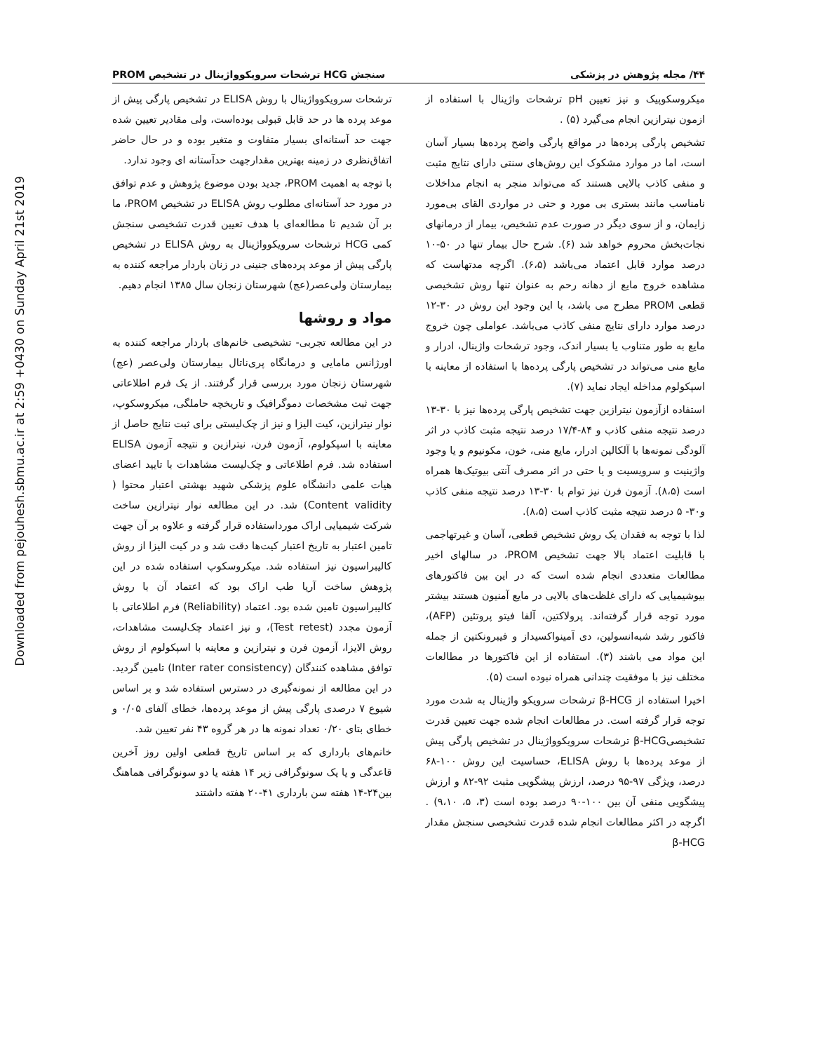Downloaded from pejouhesh.sbmu.ac.ir at 2:59 +0430 on Sunday April 21st 2019
۴۴/ مجله پژوهش در پزشکی سنجش HCG ترشحات سرویکوواژینال در تشخیص PROM
میکروسکوپیک و نیز تعیین pH ترشحات واژینال با استفاده از ازمون نیترازین انجام می‌گیرد (۵) .
تشخیص پارگی پرده‌ها در مواقع پارگی واضح پرده‌ها بسیار آسان است، اما در موارد مشکوک این روش‌های سنتی دارای نتایج مثبت و منفی کاذب بالایی هستند که می‌تواند منجر به انجام مداخلات نامناسب مانند بستری بی مورد و حتی در مواردی القای بی‌مورد زایمان، و از سوی دیگر در صورت عدم تشخیص، بیمار از درمانهای نجات‌بخش محروم خواهد شد (۶). شرح حال بیمار تنها در ۵۰-۱۰ درصد موارد قابل اعتماد می‌باشد (۶،۵). اگرچه مدتهاست که مشاهده خروج مایع از دهانه رحم به عنوان تنها روش تشخیصی قطعی PROM مطرح می باشد، با این وجود این روش در ۳۰-۱۲ درصد موارد دارای نتایج منفی کاذب می‌باشد. عواملی چون خروج مایع به طور متناوب یا بسیار اندک، وجود ترشحات واژینال، ادرار و مایع منی می‌تواند در تشخیص پارگی پرده‌ها با استفاده از معاینه با اسپکولوم مداخله ایجاد نماید (۷).
استفاده ازآزمون نیترازین جهت تشخیص پارگی پرده‌ها نیز با ۳۰-۱۳ درصد نتیجه منفی کاذب و ۸۴-۱۷/۴ درصد نتیجه مثبت کاذب در اثر آلودگی نمونه‌ها با آلکالین ادرار، مایع منی، خون، مکونیوم و یا وجود واژینیت و سرویسیت و یا حتی در اثر مصرف آنتی بیوتیک‌ها همراه است (۸،۵). آزمون فرن نیز توام با ۳۰-۱۳ درصد نتیجه منفی کاذب و۳۰- ۵ درصد نتیجه مثبت کاذب است (۸،۵).
لذا با توجه به فقدان یک روش تشخیص قطعی، آسان و غیرتهاجمی با قابلیت اعتماد بالا جهت تشخیص PROM، در سالهای اخیر مطالعات متعددی انجام شده است که در این بین فاکتورهای بیوشیمیایی که دارای غلظت‌های بالایی در مایع آمنیون هستند بیشتر مورد توجه قرار گرفته‌اند. پرولاکتین، آلفا فیتو پروتئین (AFP)، فاکتور رشد شبه‌انسولین، دی آمینواکسیداز و فیبرونکتین از جمله این مواد می باشند (۳). استفاده از این فاکتورها در مطالعات مختلف نیز با موفقیت چندانی همراه نبوده است (۵).
اخیرا استفاده از β-HCG ترشحات سرویکو واژینال به شدت مورد توجه قرار گرفته است. در مطالعات انجام شده جهت تعیین قدرت تشخیصیβ-HCG ترشحات سرویکوواژینال در تشخیص پارگی پیش از موعد پرده‌ها با روش ELISA، حساسیت این روش ۱۰۰-۶۸ درصد، ویژگی ۹۷-۹۵ درصد، ارزش پیشگویی مثبت ۹۲-۸۲ و ارزش پیشگویی منفی آن بین ۱۰۰-۹۰ درصد بوده است (۳، ۵، ۹،۱۰) . اگرچه در اکثر مطالعات انجام شده قدرت تشخیصی سنجش مقدار β-HCG
ترشحات سرویکوواژینال با روش ELISA در تشخیص پارگی پیش از موعد پرده ها در حد قابل قبولی بوده‌است، ولی مقادیر تعیین شده جهت حد آستانه‌ای بسیار متفاوت و متغیر بوده و در حال حاضر اتفاق‌نظری در زمینه بهترین مقدارجهت حدآستانه ای وجود ندارد.
با توجه به اهمیت PROM، جدید بودن موضوع پژوهش و عدم توافق در مورد حد آستانه‌ای مطلوب روش ELISA در تشخیص PROM، ما بر آن شدیم تا مطالعه‌ای با هدف تعیین قدرت تشخیصی سنجش کمی HCG ترشحات سرویکوواژینال به روش ELISA در تشخیص پارگی پیش از موعد پرده‌های جنینی در زنان باردار مراجعه کننده به بیمارستان ولی‌عصر(عج) شهرستان زنجان سال ۱۳۸۵ انجام دهیم.
مواد و روشها
در این مطالعه تجربی- تشخیصی خانم‌های باردار مراجعه کننده به اورژانس مامایی و درمانگاه پری‌ناتال بیمارستان ولی‌عصر (عج) شهرستان زنجان مورد بررسی قرار گرفتند. از یک فرم اطلاعاتی جهت ثبت مشخصات دموگرافیک و تاریخچه حاملگی، میکروسکوپ، نوار نیترازین، کیت الیزا و نیز از چک‌لیستی برای ثبت نتایج حاصل از معاینه با اسپکولوم، آزمون فرن، نیترازین و نتیجه آزمون ELISA استفاده شد. فرم اطلاعاتی و چک‌لیست مشاهدات با تایید اعضای هیات علمی دانشگاه علوم پزشکی شهید بهشتی اعتبار محتوا ( Content validity) شد. در این مطالعه نوار نیترازین ساخت شرکت شیمیایی اراک مورداستفاده قرار گرفته و علاوه بر آن جهت تامین اعتبار به تاریخ اعتبار کیت‌ها دقت شد و در کیت الیزا از روش کالیبراسیون نیز استفاده شد. میکروسکوپ استفاده شده در این پژوهش ساخت آریا طب اراک بود که اعتماد آن با روش کالیبراسیون تامین شده بود. اعتماد (Reliability) فرم اطلاعاتی با آزمون مجدد (Test retest)، و نیز اعتماد چک‌لیست مشاهدات، روش الایزا، آزمون فرن و نیترازین و معاینه با اسپکولوم از روش توافق مشاهده کنندگان (Inter rater consistency) تامین گردید. در این مطالعه از نمونه‌گیری در دسترس استفاده شد و بر اساس شیوع ۷ درصدی پارگی پیش از موعد پرده‌ها، خطای آلفای ۰/۰۵ و خطای بتای ۰/۲۰ تعداد نمونه ها در هر گروه ۴۳ نفر تعیین شد.
خانم‌های بارداری که بر اساس تاریخ قطعی اولین روز آخرین قاعدگی و یا یک سونوگرافی زیر ۱۴ هفته یا دو سونوگرافی هماهنگ بین۲۴-۱۴ هفته سن بارداری ۴۱-۲۰ هفته داشتند